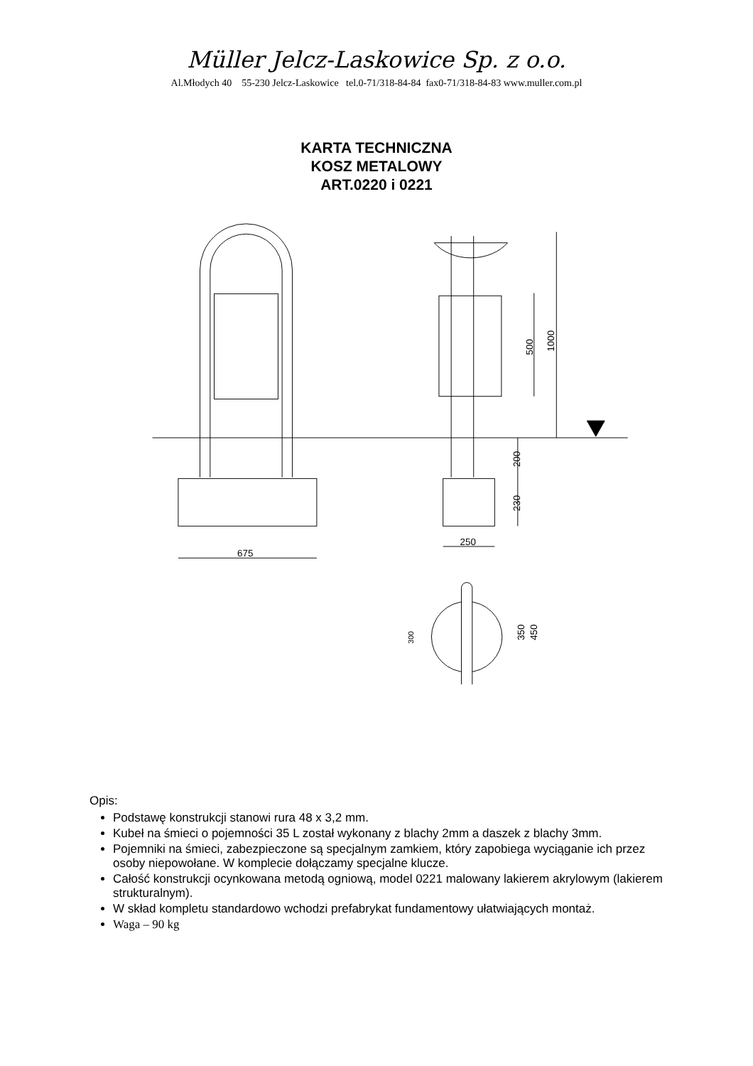Müller Jelcz-Laskowice Sp. z o.o.
Al.Młodych 40 55-230 Jelcz-Laskowice tel.0-71/318-84-84 fax0-71/318-84-83 www.muller.com.pl
KARTA TECHNICZNA
KOSZ METALOWY
ART.0220 i 0221
675
250
1000
500
200
230
350
450
300
Opis:
Podstawę konstrukcji stanowi rura 48 x 3,2 mm.
Kubeł na śmieci o pojemności 35 L został wykonany z blachy 2mm a daszek z blachy 3mm.
Pojemniki na śmieci, zabezpieczone są specjalnym zamkiem, który zapobiega wyciąganie ich przez osoby niepowołane. W komplecie dołączamy specjalne klucze.
Całość konstrukcji ocynkowana metodą ogniową, model 0221 malowany lakierem akrylowym (lakierem strukturalnym).
W skład kompletu standardowo wchodzi prefabrykat fundamentowy ułatwiających montaż.
Waga – 90 kg